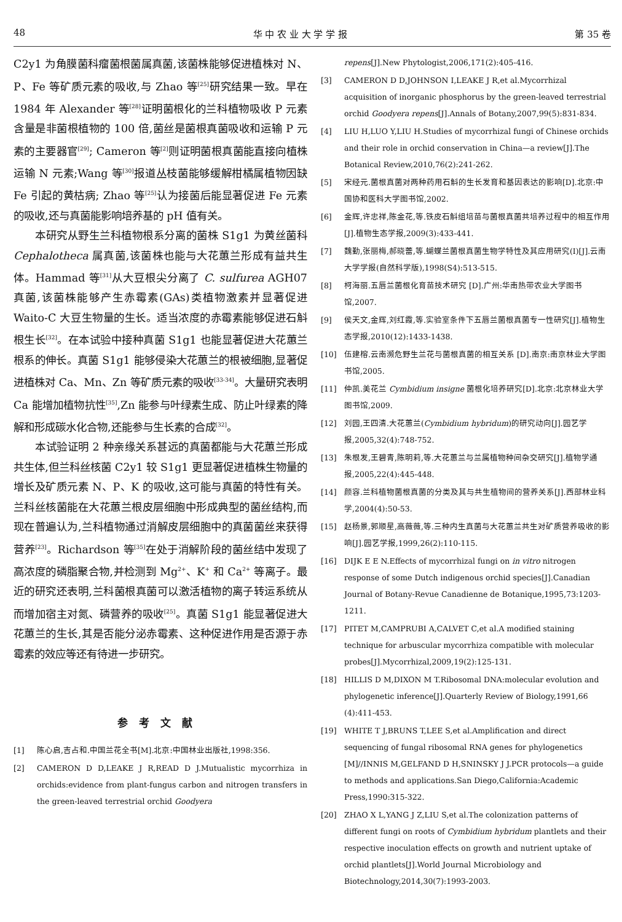48 华 中 农 业 大 学 学 报 第 35 卷
C2y1 为角膜菌科瘤菌根菌属真菌,该菌株能够促进植株对 N、P、Fe 等矿质元素的吸收,与 Zhao 等<sup>[25]</sup>研究结果一致。早在 1984 年 Alexander 等<sup>[28]</sup>证明菌根化的兰科植物吸收 P 元素含量是非菌根植物的 100 倍,菌丝是菌根真菌吸收和运输 P 元素的主要器官<sup>[29]</sup>; Cameron 等<sup>[2]</sup>则证明菌根真菌能直接向植株运输 N 元素;Wang 等<sup>[30]</sup>报道丛枝菌能够缓解柑橘属植物因缺 Fe 引起的黄枯病; Zhao 等<sup>[25]</sup>认为接菌后能显著促进 Fe 元素的吸收,还与真菌能影响培养基的 pH 值有关。
本研究从野生兰科植物根系分离的菌株 S1g1 为黄丝菌科 Cephalotheca 属真菌,该菌株也能与大花蕙兰形成有益共生体。Hammad 等<sup>[31]</sup>从大豆根尖分离了 C. sulfurea AGH07 真菌,该菌株能够产生赤霉素(GAs)类植物激素并显著促进 Waito-C 大豆生物量的生长。适当浓度的赤霉素能够促进石斛根生长<sup>[32]</sup>。在本试验中接种真菌 S1g1 也能显著促进大花蕙兰根系的伸长。真菌 S1g1 能够侵染大花蕙兰的根被细胞,显著促进植株对 Ca、Mn、Zn 等矿质元素的吸收<sup>[33-34]</sup>。大量研究表明 Ca 能增加植物抗性<sup>[35]</sup>,Zn 能参与叶绿素生成、防止叶绿素的降解和形成碳水化合物,还能参与生长素的合成<sup>[32]</sup>。
本试验证明 2 种亲缘关系甚远的真菌都能与大花蕙兰形成共生体,但兰科丝核菌 C2y1 较 S1g1 更显著促进植株生物量的增长及矿质元素 N、P、K 的吸收,这可能与真菌的特性有关。兰科丝核菌能在大花蕙兰根皮层细胞中形成典型的菌丝结构,而现在普遍认为,兰科植物通过消解皮层细胞中的真菌菌丝来获得营养<sup>[23]</sup>。Richardson 等<sup>[35]</sup>在处于消解阶段的菌丝结中发现了高浓度的磷脂聚合物,并检测到 Mg<sup>2+</sup>、K<sup>+</sup> 和 Ca<sup>2+</sup> 等离子。最近的研究还表明,兰科菌根真菌可以激活植物的离子转运系统从而增加宿主对氮、磷营养的吸收<sup>[25]</sup>。真菌 S1g1 能显著促进大花蕙兰的生长,其是否能分泌赤霉素、这种促进作用是否源于赤霉素的效应等还有待进一步研究。
参考文献
[1] 陈心启,吉占和.中国兰花全书[M].北京:中国林业出版社,1998:356.
[2] CAMERON D D,LEAKE J R,READ D J.Mutualistic mycorrhiza in orchids:evidence from plant-fungus carbon and nitrogen transfers in the green-leaved terrestrial orchid Goodyera
repens[J].New Phytologist,2006,171(2):405-416.
[3] CAMERON D D,JOHNSON I,LEAKE J R,et al.Mycorrhizal acquisition of inorganic phosphorus by the green-leaved terrestrial orchid Goodyera repens[J].Annals of Botany,2007,99(5):831-834.
[4] LIU H,LUO Y,LIU H.Studies of mycorrhizal fungi of Chinese orchids and their role in orchid conservation in China—a review[J].The Botanical Review,2010,76(2):241-262.
[5] 宋经元.菌根真菌对两种药用石斛的生长发育和基因表达的影响[D].北京:中国协和医科大学图书馆,2002.
[6] 金辉,许忠祥,陈金花,等.铁皮石斛组培苗与菌根真菌共培养过程中的相互作用[J].植物生态学报,2009(3):433-441.
[7] 魏勤,张丽梅,郝晓蕾,等.蝴蝶兰菌根真菌生物学特性及其应用研究(Ⅰ)[J].云南大学学报(自然科学版),1998(S4):513-515.
[8] 柯海丽.五唇兰菌根化育苗技术研究 [D].广州:华南热带农业大学图书馆,2007.
[9] 侯天文,金辉,刘红霞,等.实验室条件下五唇兰菌根真菌专一性研究[J].植物生态学报,2010(12):1433-1438.
[10] 伍建榕.云南濒危野生兰花与菌根真菌的相互关系 [D].南京:南京林业大学图书馆,2005.
[11] 仲凯.美花兰 Cymbidium insigne 菌根化培养研究[D].北京:北京林业大学图书馆,2009.
[12] 刘园,王四清.大花蕙兰(Cymbidium hybridum)的研究动向[J].园艺学报,2005,32(4):748-752.
[13] 朱根发,王碧青,陈明莉,等.大花蕙兰与兰属植物种间杂交研究[J].植物学通报,2005,22(4):445-448.
[14] 颜容.兰科植物菌根真菌的分类及其与共生植物间的营养关系[J].西部林业科学,2004(4):50-53.
[15] 赵杨景,郭顺星,高薇薇,等.三种内生真菌与大花蕙兰共生对矿质营养吸收的影响[J].园艺学报,1999,26(2):110-115.
[16] DIJK E E N.Effects of mycorrhizal fungi on in vitro nitrogen response of some Dutch indigenous orchid species[J].Canadian Journal of Botany-Revue Canadienne de Botanique,1995,73:1203-1211.
[17] PITET M,CAMPRUBI A,CALVET C,et al.A modified staining technique for arbuscular mycorrhiza compatible with molecular probes[J].Mycorrhizal,2009,19(2):125-131.
[18] HILLIS D M,DIXON M T.Ribosomal DNA:molecular evolution and phylogenetic inference[J].Quarterly Review of Biology,1991,66 (4):411-453.
[19] WHITE T J,BRUNS T,LEE S,et al.Amplification and direct sequencing of fungal ribosomal RNA genes for phylogenetics [M]//INNIS M,GELFAND D H,SNINSKY J J.PCR protocols—a guide to methods and applications.San Diego,California:Academic Press,1990:315-322.
[20] ZHAO X L,YANG J Z,LIU S,et al.The colonization patterns of different fungi on roots of Cymbidium hybridum plantlets and their respective inoculation effects on growth and nutrient uptake of orchid plantlets[J].World Journal Microbiology and Biotechnology,2014,30(7):1993-2003.